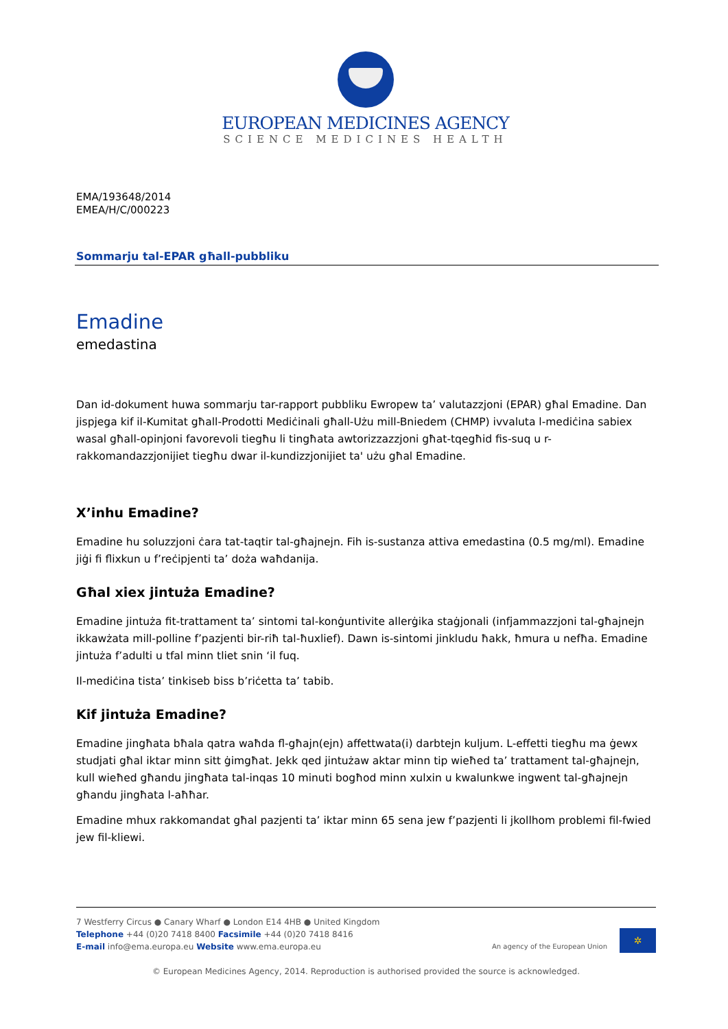EUROPEAN MEDICINES AGENCY
SCIENCE MEDICINES HEALTH
EMA/193648/2014
EMEA/H/C/000223
Sommarju tal-EPAR għall-pubbliku
Emadine
emedastina
Dan id-dokument huwa sommarju tar-rapport pubbliku Ewropew ta’ valutazzjoni (EPAR) għal Emadine. Dan jispjega kif il-Kumitat għall-Prodotti Mediċinali għall-Użu mill-Bniedem (CHMP) ivvaluta l-mediċina sabiex wasal għall-opinjoni favorevoli tiegħu li tingħata awtorizzazzjoni għat-tqegħid fis-suq u r-rakkomandazzjonijiet tiegħu dwar il-kundizzjonijiet ta' użu għal Emadine.
X’inhu Emadine?
Emadine hu soluzzjoni ċara tat-taqtir tal-għajnejn. Fih is-sustanza attiva emedastina (0.5 mg/ml). Emadine jiġi fi flixkun u f’reċipjenti ta’ doża waħdanija.
Għal xiex jintuża Emadine?
Emadine jintuża fit-trattament ta’ sintomi tal-konġuntivite allerġika staġjonali (infjammazzjoni tal-għajnejn ikkawżata mill-polline f’pazjenti bir-riħ tal-ħuxlief). Dawn is-sintomi jinkludu ħakk, ħmura u nefħa. Emadine jintuża f’adulti u tfal minn tliet snin ‘il fuq.
Il-mediċina tista’ tinkiseb biss b’riċetta ta’ tabib.
Kif jintuża Emadine?
Emadine jingħata bħala qatra waħda fl-għajn(ejn) affettwata(i) darbtejn kuljum. L-effetti tiegħu ma ġewx studjati għal iktar minn sitt ġimgħat. Jekk qed jintużaw aktar minn tip wieħed ta’ trattament tal-għajnejn, kull wieħed għandu jingħata tal-inqas 10 minuti bogħod minn xulxin u kwalunkwe ingwent tal-għajnejn għandu jingħata l-aħħar.
Emadine mhux rakkomandat għal pazjenti ta’ iktar minn 65 sena jew f’pazjenti li jkollhom problemi fil-fwied jew fil-kliewi.
7 Westferry Circus ● Canary Wharf ● London E14 4HB ● United Kingdom
Telephone +44 (0)20 7418 8400 Facsimile +44 (0)20 7418 8416
E-mail info@ema.europa.eu Website www.ema.europa.eu
An agency of the European Union ✲
© European Medicines Agency, 2014. Reproduction is authorised provided the source is acknowledged.